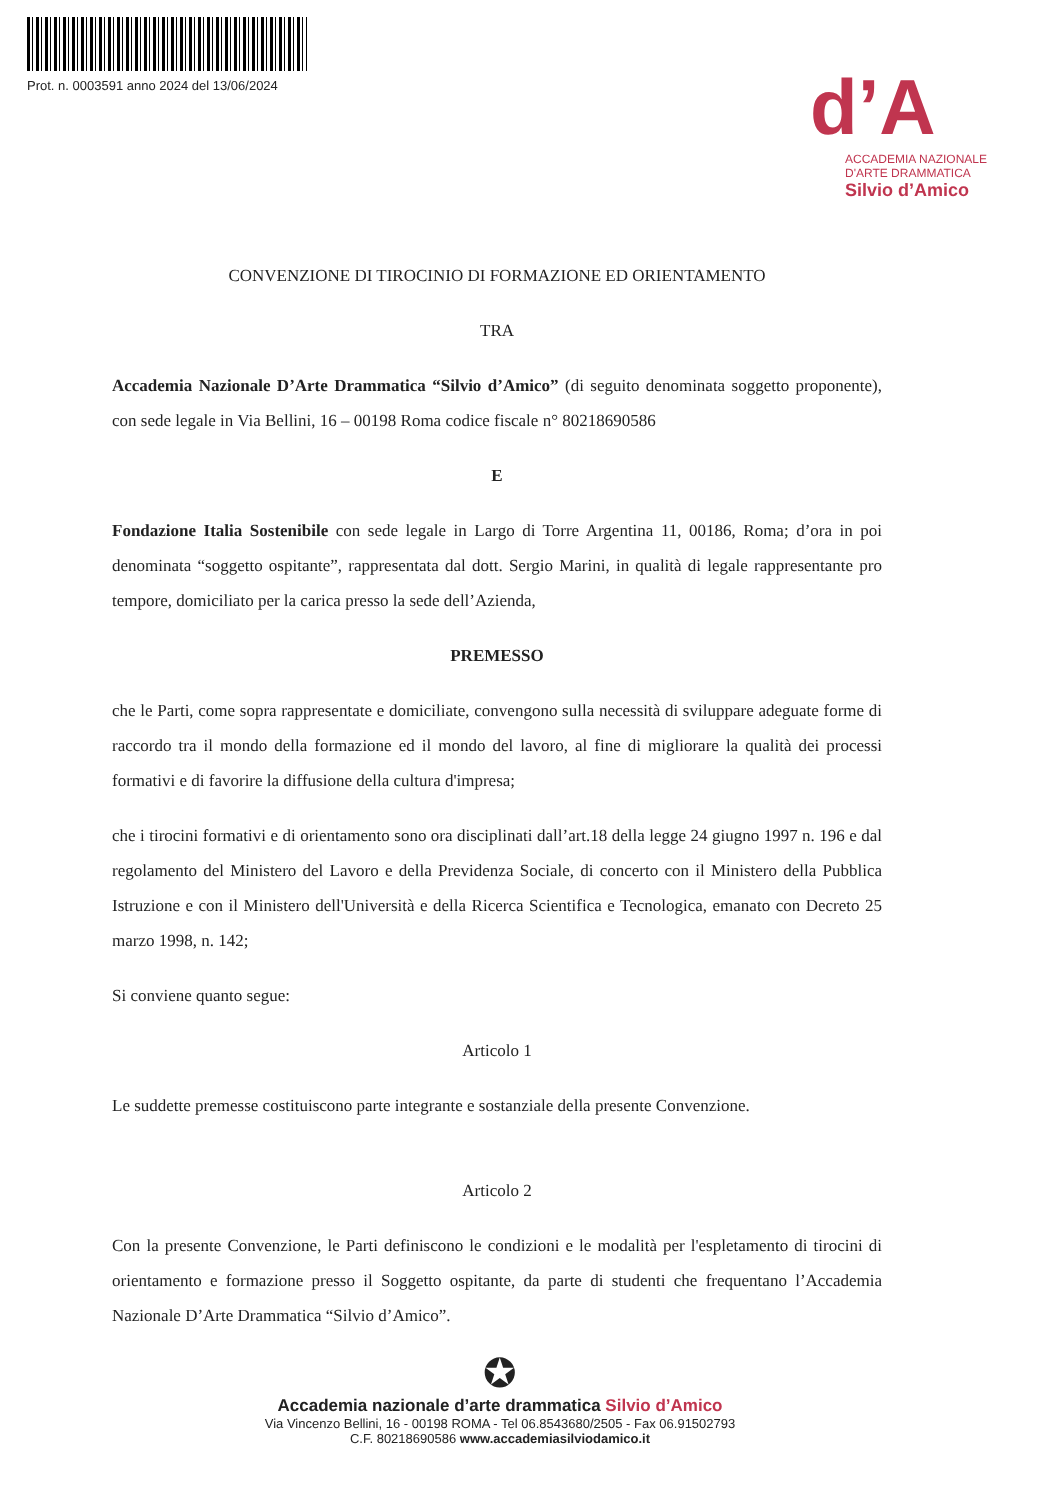Prot. n. 0003591 anno 2024 del 13/06/2024
d’A
ACCADEMIA NAZIONALE
D'ARTE DRAMMATICA
Silvio d’Amico
CONVENZIONE DI TIROCINIO DI FORMAZIONE ED ORIENTAMENTO
TRA
Accademia Nazionale D’Arte Drammatica “Silvio d’Amico” (di seguito denominata soggetto proponente), con sede legale in Via Bellini, 16 – 00198 Roma codice fiscale n° 80218690586
E
Fondazione Italia Sostenibile con sede legale in Largo di Torre Argentina 11, 00186, Roma; d’ora in poi denominata “soggetto ospitante”, rappresentata dal dott. Sergio Marini, in qualità di legale rappresentante pro tempore, domiciliato per la carica presso la sede dell’Azienda,
PREMESSO
che le Parti, come sopra rappresentate e domiciliate, convengono sulla necessità di sviluppare adeguate forme di raccordo tra il mondo della formazione ed il mondo del lavoro, al fine di migliorare la qualità dei processi formativi e di favorire la diffusione della cultura d'impresa;
che i tirocini formativi e di orientamento sono ora disciplinati dall’art.18 della legge 24 giugno 1997 n. 196 e dal regolamento del Ministero del Lavoro e della Previdenza Sociale, di concerto con il Ministero della Pubblica Istruzione e con il Ministero dell'Università e della Ricerca Scientifica e Tecnologica, emanato con Decreto 25 marzo 1998, n. 142;
Si conviene quanto segue:
Articolo 1
Le suddette premesse costituiscono parte integrante e sostanziale della presente Convenzione.
Articolo 2
Con la presente Convenzione, le Parti definiscono le condizioni e le modalità per l'espletamento di tirocini di orientamento e formazione presso il Soggetto ospitante, da parte di studenti che frequentano l’Accademia Nazionale D’Arte Drammatica “Silvio d’Amico”.
✪
Accademia nazionale d’arte drammatica Silvio d’Amico
Via Vincenzo Bellini, 16 - 00198 ROMA - Tel 06.8543680/2505 - Fax 06.91502793
C.F. 80218690586 www.accademiasilviodamico.it